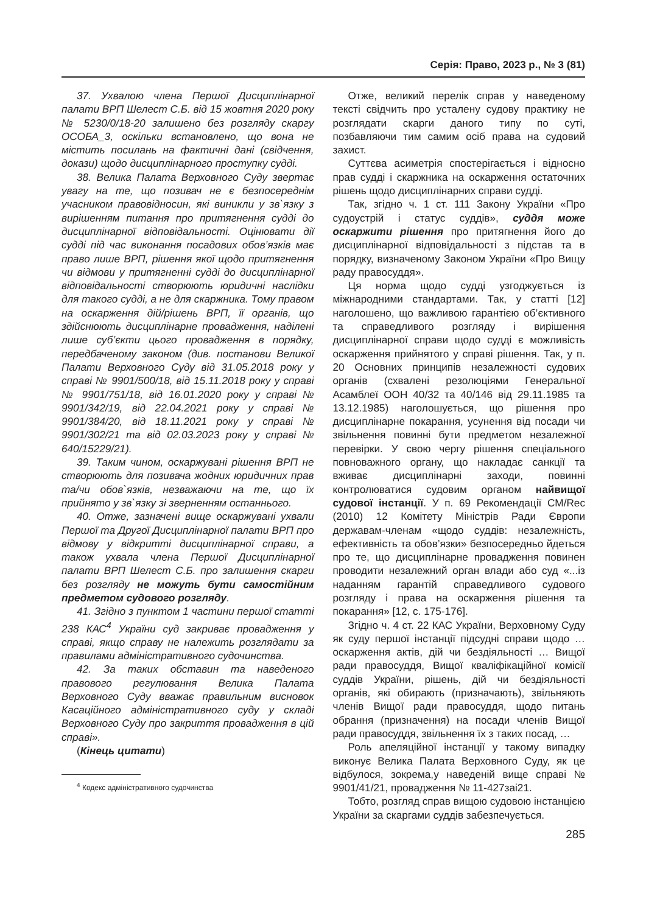Серія: Право, 2023 р., № 3 (81)
37. Ухвалою члена Першої Дисциплінарної палати ВРП Шелест С.Б. від 15 жовтня 2020 року № 5230/0/18-20 залишено без розгляду скаргу ОСОБА_3, оскільки встановлено, що вона не містить посилань на фактичні дані (свідчення, докази) щодо дисциплінарного проступку судді.
38. Велика Палата Верховного Суду звертає увагу на те, що позивач не є безпосереднім учасником правовідносин, які виникли у зв`язку з вирішенням питання про притягнення судді до дисциплінарної відповідальності. Оцінювати дії судді під час виконання посадових обов’язків має право лише ВРП, рішення якої щодо притягнення чи відмови у притягненні судді до дисциплінарної відповідальності створюють юридичні наслідки для такого судді, а не для скаржника. Тому правом на оскарження дій/рішень ВРП, її органів, що здійснюють дисциплінарне провадження, наділені лише суб’єкти цього провадження в порядку, передбаченому законом (див. постанови Великої Палати Верховного Суду від 31.05.2018 року у справі № 9901/500/18, від 15.11.2018 року у справі № 9901/751/18, від 16.01.2020 року у справі № 9901/342/19, від 22.04.2021 року у справі № 9901/384/20, від 18.11.2021 року у справі № 9901/302/21 та від 02.03.2023 року у справі № 640/15229/21).
39. Таким чином, оскаржувані рішення ВРП не створюють для позивача жодних юридичних прав та/чи обов`язків, незважаючи на те, що їх прийнято у зв`язку зі зверненням останнього.
40. Отже, зазначені вище оскаржувані ухвали Першої та Другої Дисциплінарної палати ВРП про відмову у відкритті дисциплінарної справи, а також ухвала члена Першої Дисциплінарної палати ВРП Шелест С.Б. про залишення скарги без розгляду не можуть бути самостійним предметом судового розгляду.
41. Згідно з пунктом 1 частини першої статті 238 КАС<sup>4</sup> України суд закриває провадження у справі, якщо справу не належить розглядати за правилами адміністративного судочинства.
42. За таких обставин та наведеного правового регулювання Велика Палата Верховного Суду вважає правильним висновок Касаційного адміністративного суду у складі Верховного Суду про закриття провадження в цій справі».
(Кінець цитати)
<sup>4</sup> Кодекс адміністративного судочинства
Отже, великий перелік справ у наведеному тексті свідчить про усталену судову практику не розглядати скарги даного типу по суті, позбавляючи тим самим осіб права на судовий захист.
Суттєва асиметрія спостерігається і відносно прав судді і скаржника на оскарження остаточних рішень щодо дисциплінарних справи судді.
Так, згідно ч. 1 ст. 111 Закону України «Про судоустрій і статус суддів», суддя може оскаржити рішення про притягнення його до дисциплінарної відповідальності з підстав та в порядку, визначеному Законом України «Про Вищу раду правосуддя».
Ця норма щодо судді узгоджується із міжнародними стандартами. Так, у статті [12] наголошено, що важливою гарантією об’єктивного та справедливого розгляду і вирішення дисциплінарної справи щодо судді є можливість оскарження прийнятого у справі рішення. Так, у п. 20 Основних принципів незалежності судових органів (схвалені резолюціями Генеральної Асамблеї ООН 40/32 та 40/146 від 29.11.1985 та 13.12.1985) наголошується, що рішення про дисциплінарне покарання, усунення від посади чи звільнення повинні бути предметом незалежної перевірки. У свою чергу рішення спеціального повноважного органу, що накладає санкції та вживає дисциплінарні заходи, повинні контролюватися судовим органом найвищої судової інстанції. У п. 69 Рекомендації CM/Rec (2010) 12 Комітету Міністрів Ради Європи державам-членам «щодо суддів: незалежність, ефективність та обов’язки» безпосередньо йдеться про те, що дисциплінарне провадження повинен проводити незалежний орган влади або суд «...із наданням гарантій справедливого судового розгляду і права на оскарження рішення та покарання» [12, с. 175-176].
Згідно ч. 4 ст. 22 КАС України, Верховному Суду як суду першої інстанції підсудні справи щодо … оскарження актів, дій чи бездіяльності … Вищої ради правосуддя, Вищої кваліфікаційної комісії суддів України, рішень, дій чи бездіяльності органів, які обирають (призначають), звільняють членів Вищої ради правосуддя, щодо питань обрання (призначення) на посади членів Вищої ради правосуддя, звільнення їх з таких посад, …
Роль апеляційної інстанції у такому випадку виконує Велика Палата Верховного Суду, як це відбулося, зокрема,у наведеній вище справі № 9901/41/21, провадження № 11-427заі21.
Тобто, розгляд справ вищою судовою інстанцією України за скаргами суддів забезпечується.
285